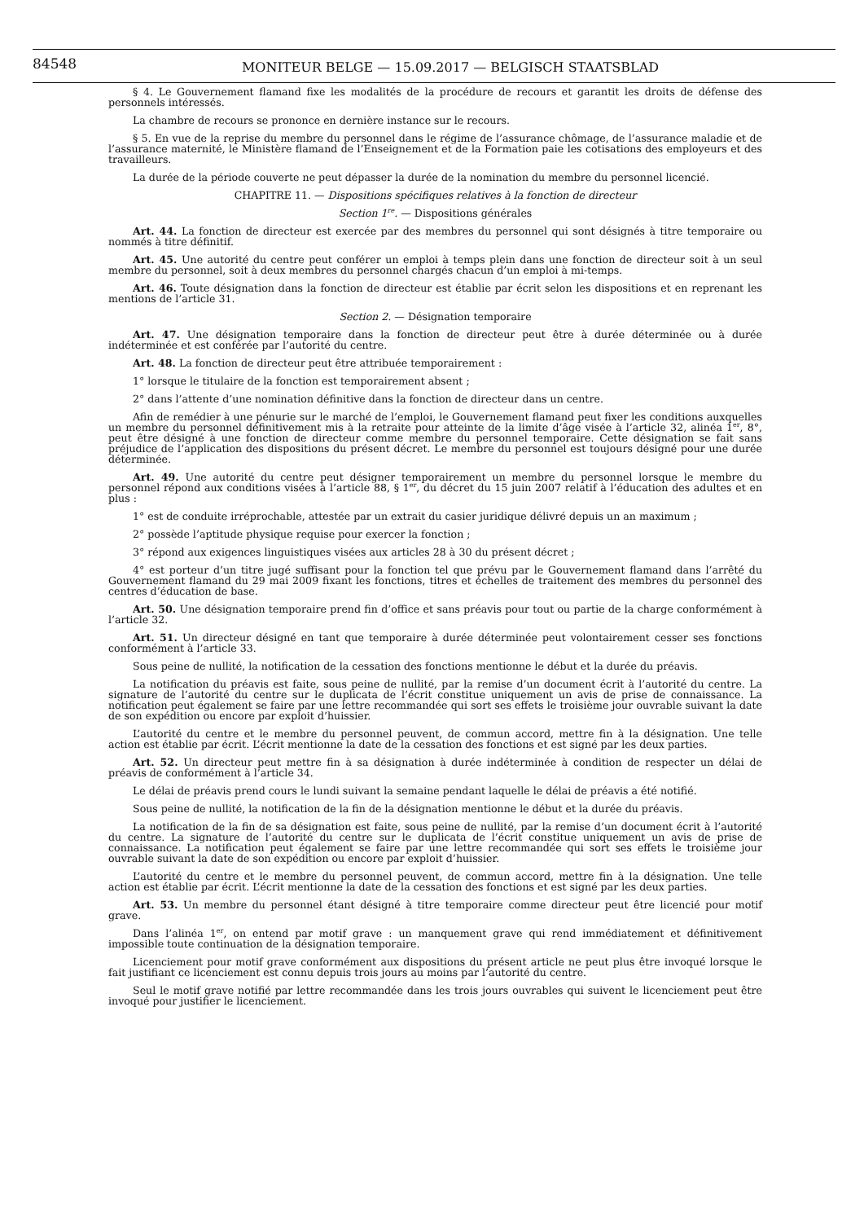84548
MONITEUR BELGE — 15.09.2017 — BELGISCH STAATSBLAD
§ 4. Le Gouvernement flamand fixe les modalités de la procédure de recours et garantit les droits de défense des personnels intéressés.
La chambre de recours se prononce en dernière instance sur le recours.
§ 5. En vue de la reprise du membre du personnel dans le régime de l’assurance chômage, de l’assurance maladie et de l’assurance maternité, le Ministère flamand de l’Enseignement et de la Formation paie les cotisations des employeurs et des travailleurs.
La durée de la période couverte ne peut dépasser la durée de la nomination du membre du personnel licencié.
CHAPITRE 11. — Dispositions spécifiques relatives à la fonction de directeur
Section 1<sup>re</sup>. — Dispositions générales
Art. 44. La fonction de directeur est exercée par des membres du personnel qui sont désignés à titre temporaire ou nommés à titre définitif.
Art. 45. Une autorité du centre peut conférer un emploi à temps plein dans une fonction de directeur soit à un seul membre du personnel, soit à deux membres du personnel chargés chacun d’un emploi à mi-temps.
Art. 46. Toute désignation dans la fonction de directeur est établie par écrit selon les dispositions et en reprenant les mentions de l’article 31.
Section 2. — Désignation temporaire
Art. 47. Une désignation temporaire dans la fonction de directeur peut être à durée déterminée ou à durée indéterminée et est conférée par l’autorité du centre.
Art. 48. La fonction de directeur peut être attribuée temporairement :
1° lorsque le titulaire de la fonction est temporairement absent ;
2° dans l’attente d’une nomination définitive dans la fonction de directeur dans un centre.
Afin de remédier à une pénurie sur le marché de l’emploi, le Gouvernement flamand peut fixer les conditions auxquelles un membre du personnel définitivement mis à la retraite pour atteinte de la limite d’âge visée à l’article 32, alinéa 1<sup>er</sup>, 8°, peut être désigné à une fonction de directeur comme membre du personnel temporaire. Cette désignation se fait sans préjudice de l’application des dispositions du présent décret. Le membre du personnel est toujours désigné pour une durée déterminée.
Art. 49. Une autorité du centre peut désigner temporairement un membre du personnel lorsque le membre du personnel répond aux conditions visées à l’article 88, § 1<sup>er</sup>, du décret du 15 juin 2007 relatif à l’éducation des adultes et en plus :
1° est de conduite irréprochable, attestée par un extrait du casier juridique délivré depuis un an maximum ;
2° possède l’aptitude physique requise pour exercer la fonction ;
3° répond aux exigences linguistiques visées aux articles 28 à 30 du présent décret ;
4° est porteur d’un titre jugé suffisant pour la fonction tel que prévu par le Gouvernement flamand dans l’arrêté du Gouvernement flamand du 29 mai 2009 fixant les fonctions, titres et échelles de traitement des membres du personnel des centres d’éducation de base.
Art. 50. Une désignation temporaire prend fin d’office et sans préavis pour tout ou partie de la charge conformément à l’article 32.
Art. 51. Un directeur désigné en tant que temporaire à durée déterminée peut volontairement cesser ses fonctions conformément à l’article 33.
Sous peine de nullité, la notification de la cessation des fonctions mentionne le début et la durée du préavis.
La notification du préavis est faite, sous peine de nullité, par la remise d’un document écrit à l’autorité du centre. La signature de l’autorité du centre sur le duplicata de l’écrit constitue uniquement un avis de prise de connaissance. La notification peut également se faire par une lettre recommandée qui sort ses effets le troisième jour ouvrable suivant la date de son expédition ou encore par exploit d’huissier.
L’autorité du centre et le membre du personnel peuvent, de commun accord, mettre fin à la désignation. Une telle action est établie par écrit. L’écrit mentionne la date de la cessation des fonctions et est signé par les deux parties.
Art. 52. Un directeur peut mettre fin à sa désignation à durée indéterminée à condition de respecter un délai de préavis de conformément à l’article 34.
Le délai de préavis prend cours le lundi suivant la semaine pendant laquelle le délai de préavis a été notifié.
Sous peine de nullité, la notification de la fin de la désignation mentionne le début et la durée du préavis.
La notification de la fin de sa désignation est faite, sous peine de nullité, par la remise d’un document écrit à l’autorité du centre. La signature de l’autorité du centre sur le duplicata de l’écrit constitue uniquement un avis de prise de connaissance. La notification peut également se faire par une lettre recommandée qui sort ses effets le troisième jour ouvrable suivant la date de son expédition ou encore par exploit d’huissier.
L’autorité du centre et le membre du personnel peuvent, de commun accord, mettre fin à la désignation. Une telle action est établie par écrit. L’écrit mentionne la date de la cessation des fonctions et est signé par les deux parties.
Art. 53. Un membre du personnel étant désigné à titre temporaire comme directeur peut être licencié pour motif grave.
Dans l’alinéa 1<sup>er</sup>, on entend par motif grave : un manquement grave qui rend immédiatement et définitivement impossible toute continuation de la désignation temporaire.
Licenciement pour motif grave conformément aux dispositions du présent article ne peut plus être invoqué lorsque le fait justifiant ce licenciement est connu depuis trois jours au moins par l’autorité du centre.
Seul le motif grave notifié par lettre recommandée dans les trois jours ouvrables qui suivent le licenciement peut être invoqué pour justifier le licenciement.